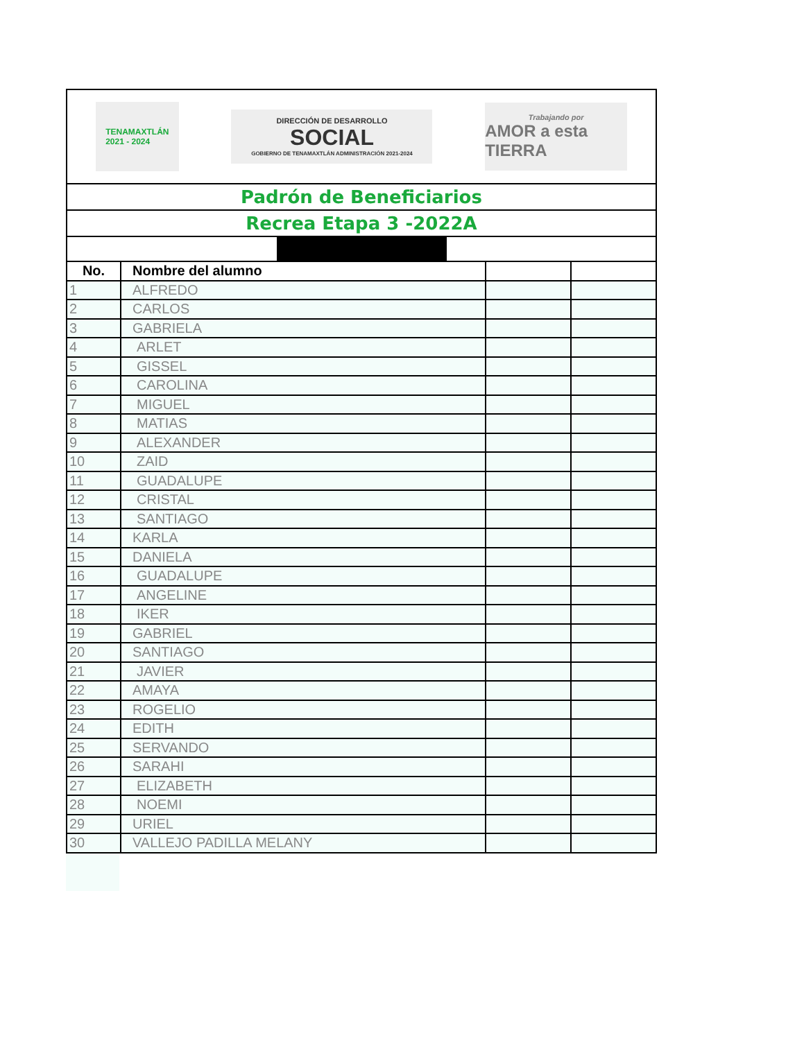| TENAMAXTLÁN 2021 - 2024 DIRECCIÓN DE DESARROLLO SOCIAL GOBIERNO DE TENAMAXTLÁN ADMINISTRACIÓN 2021-2024 Trabajando por AMOR a esta TIERRA | | | |
| Padrón de Beneficiarios | | | |
| Recrea Etapa 3 -2022A | | | |
| No. | Nombre del alumno | | |
| 1 | ALFREDO | | |
| 2 | CARLOS | | |
| 3 | GABRIELA | | |
| 4 | ARLET | | |
| 5 | GISSEL | | |
| 6 | CAROLINA | | |
| 7 | MIGUEL | | |
| 8 | MATIAS | | |
| 9 | ALEXANDER | | |
| 10 | ZAID | | |
| 11 | GUADALUPE | | |
| 12 | CRISTAL | | |
| 13 | SANTIAGO | | |
| 14 | KARLA | | |
| 15 | DANIELA | | |
| 16 | GUADALUPE | | |
| 17 | ANGELINE | | |
| 18 | IKER | | |
| 19 | GABRIEL | | |
| 20 | SANTIAGO | | |
| 21 | JAVIER | | |
| 22 | AMAYA | | |
| 23 | ROGELIO | | |
| 24 | EDITH | | |
| 25 | SERVANDO | | |
| 26 | SARAHI | | |
| 27 | ELIZABETH | | |
| 28 | NOEMI | | |
| 29 | URIEL | | |
| 30 | VALLEJO PADILLA MELANY | | |